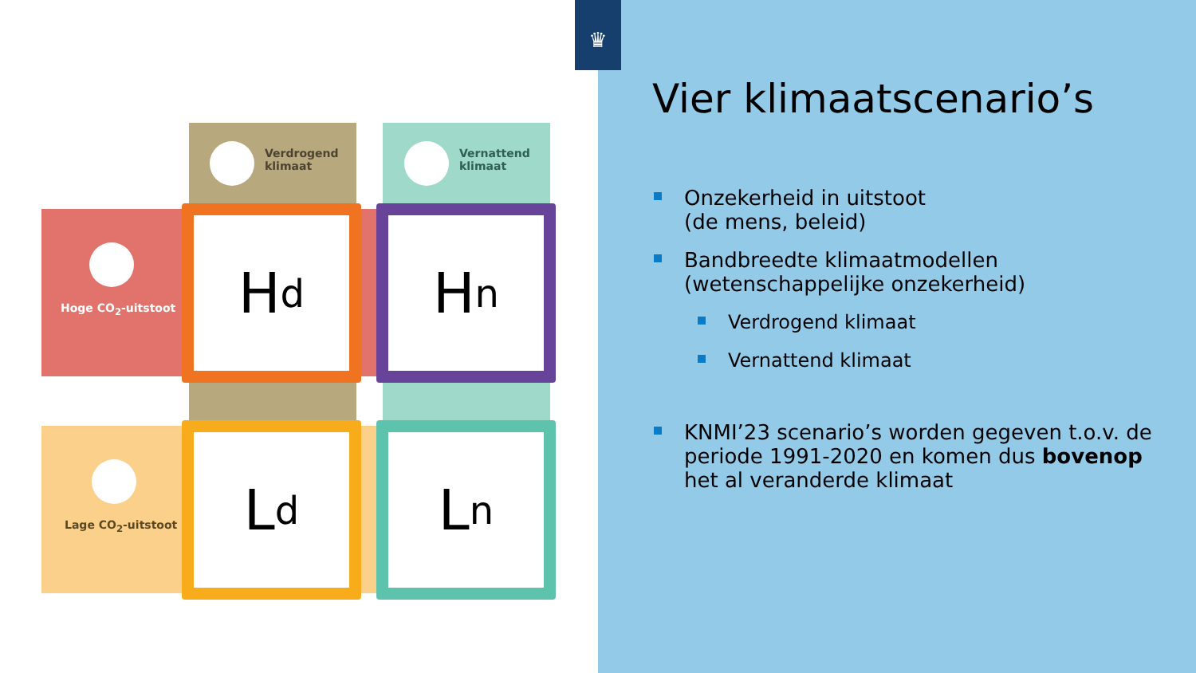Verdrogend
klimaat
Vernattend
klimaat
Hoge CO<sub>2</sub>-uitstoot
Lage CO<sub>2</sub>-uitstoot
H d H n
L d L n
♛
Vier klimaatscenario’s
Onzekerheid in uitstoot
(de mens, beleid)
Bandbreedte klimaatmodellen
(wetenschappelijke onzekerheid)
Verdrogend klimaat
Vernattend klimaat
KNMI’23 scenario’s worden gegeven t.o.v. de periode 1991-2020 en komen dus bovenop het al veranderde klimaat